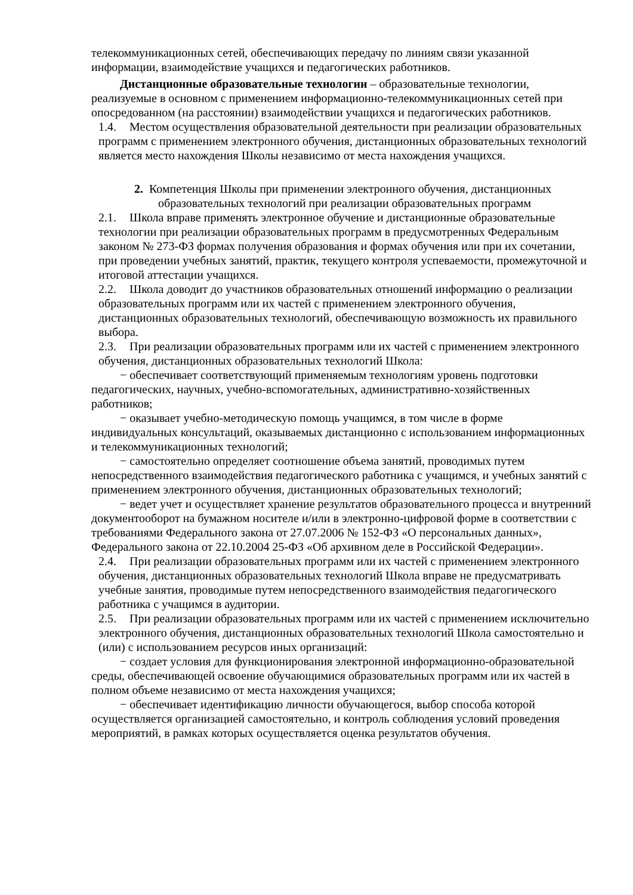телекоммуникационных сетей, обеспечивающих передачу по линиям связи указанной информации, взаимодействие учащихся и педагогических работников.
Дистанционные образовательные технологии – образовательные технологии, реализуемые в основном с применением информационно-телекоммуникационных сетей при опосредованном (на расстоянии) взаимодействии учащихся и педагогических работников.
1.4. Местом осуществления образовательной деятельности при реализации образовательных программ с применением электронного обучения, дистанционных образовательных технологий является место нахождения Школы независимо от места нахождения учащихся.
2. Компетенция Школы при применении электронного обучения, дистанционных
образовательных технологий при реализации образовательных программ
2.1. Школа вправе применять электронное обучение и дистанционные образовательные технологии при реализации образовательных программ в предусмотренных Федеральным законом № 273-ФЗ формах получения образования и формах обучения или при их сочетании, при проведении учебных занятий, практик, текущего контроля успеваемости, промежуточной и итоговой аттестации учащихся.
2.2. Школа доводит до участников образовательных отношений информацию о реализации образовательных программ или их частей с применением электронного обучения, дистанционных образовательных технологий, обеспечивающую возможность их правильного выбора.
2.3. При реализации образовательных программ или их частей с применением электронного обучения, дистанционных образовательных технологий Школа:
− обеспечивает соответствующий применяемым технологиям уровень подготовки педагогических, научных, учебно-вспомогательных, административно-хозяйственных работников;
− оказывает учебно-методическую помощь учащимся, в том числе в форме индивидуальных консультаций, оказываемых дистанционно с использованием информационных и телекоммуникационных технологий;
− самостоятельно определяет соотношение объема занятий, проводимых путем непосредственного взаимодействия педагогического работника с учащимся, и учебных занятий с применением электронного обучения, дистанционных образовательных технологий;
− ведет учет и осуществляет хранение результатов образовательного процесса и внутренний документооборот на бумажном носителе и/или в электронно-цифровой форме в соответствии с требованиями Федерального закона от 27.07.2006 № 152-ФЗ «О персональных данных», Федерального закона от 22.10.2004 25-ФЗ «Об архивном деле в Российской Федерации».
2.4. При реализации образовательных программ или их частей с применением электронного обучения, дистанционных образовательных технологий Школа вправе не предусматривать учебные занятия, проводимые путем непосредственного взаимодействия педагогического работника с учащимся в аудитории.
2.5. При реализации образовательных программ или их частей с применением исключительно электронного обучения, дистанционных образовательных технологий Школа самостоятельно и (или) с использованием ресурсов иных организаций:
− создает условия для функционирования электронной информационно-образовательной среды, обеспечивающей освоение обучающимися образовательных программ или их частей в полном объеме независимо от места нахождения учащихся;
− обеспечивает идентификацию личности обучающегося, выбор способа которой осуществляется организацией самостоятельно, и контроль соблюдения условий проведения мероприятий, в рамках которых осуществляется оценка результатов обучения.